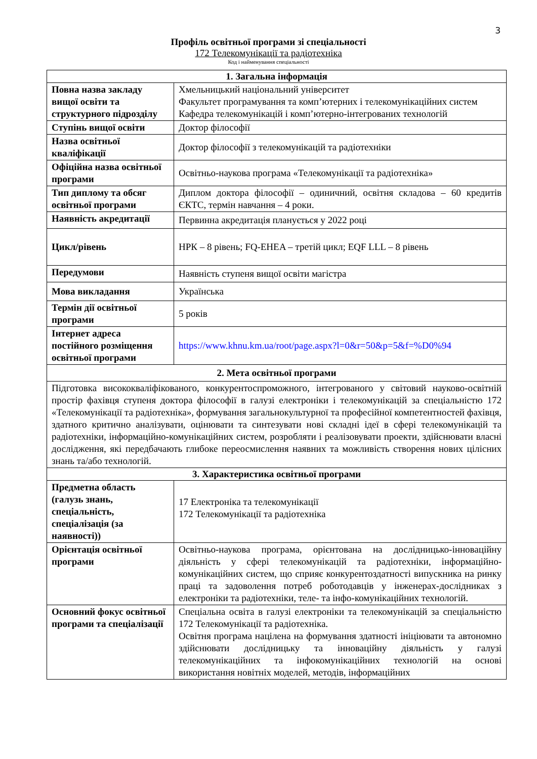3
Профіль освітньої програми зі спеціальності
172 Телекомунікації та радіотехніка
Код і найменування спеціальності
| 1. Загальна інформація | |
| --- | --- |
| Повна назва закладу вищої освіти та структурного підрозділу | Хмельницький національний університет Факультет програмування та комп’ютерних і телекомунікаційних систем Кафедра телекомунікацій і комп’ютерно-інтегрованих технологій |
| Ступінь вищої освіти | Доктор філософії |
| Назва освітньої кваліфікації | Доктор філософії з телекомунікацій та радіотехніки |
| Офіційна назва освітньої програми | Освітньо-наукова програма «Телекомунікації та радіотехніка» |
| Тип диплому та обсяг освітньої програми | Диплом доктора філософії – одиничний, освітня складова – 60 кредитів ЄКТС, термін навчання – 4 роки. |
| Наявність акредитації | Первинна акредитація планується у 2022 році |
| Цикл/рівень | НРК – 8 рівень; FQ-EHEA – третій цикл; EQF LLL – 8 рівень |
| Передумови | Наявність ступеня вищої освіти магістра |
| Мова викладання | Українська |
| Термін дії освітньої програми | 5 років |
| Інтернет адреса постійного розміщення освітньої програми | https://www.khnu.km.ua/root/page.aspx?l=0&r=50&p=5&f=%D0%94 |
| 2. Мета освітньої програми | |
| Підготовка висококваліфікованого, конкурентоспроможного, інтегрованого у світовий науково-освітній простір фахівця ступеня доктора філософії в галузі електроніки і телекомунікацій за спеціальністю 172 «Телекомунікації та радіотехніка», формування загальнокультурної та професійної компетентностей фахівця, здатного критично аналізувати, оцінювати та синтезувати нові складні ідеї в сфері телекомунікацій та радіотехніки, інформаційно-комунікаційних систем, розробляти і реалізовувати проекти, здійснювати власні дослідження, які передбачають глибоке переосмислення наявних та можливість створення нових цілісних знань та/або технологій. | |
| 3. Характеристика освітньої програми | |
| Предметна область (галузь знань, спеціальність, спеціалізація (за наявності)) | 17 Електроніка та телекомунікації 172 Телекомунікації та радіотехніка |
| Орієнтація освітньої програми | Освітньо-наукова програма, орієнтована на дослідницько-інноваційну діяльність у сфері телекомунікацій та радіотехніки, інформаційно-комунікаційних систем, що сприяє конкурентоздатності випускника на ринку праці та задоволення потреб роботодавців у інженерах-дослідниках з електроніки та радіотехніки, теле- та інфо-комунікаційних технологій. |
| Основний фокус освітньої програми та спеціалізації | Спеціальна освіта в галузі електроніки та телекомунікацій за спеціальністю 172 Телекомунікації та радіотехніка. Освітня програма націлена на формування здатності ініціювати та автономно здійснювати дослідницьку та інноваційну діяльність у галузі телекомунікаційних та інфокомунікаційних технологій на основі використання новітніх моделей, методів, інформаційних |